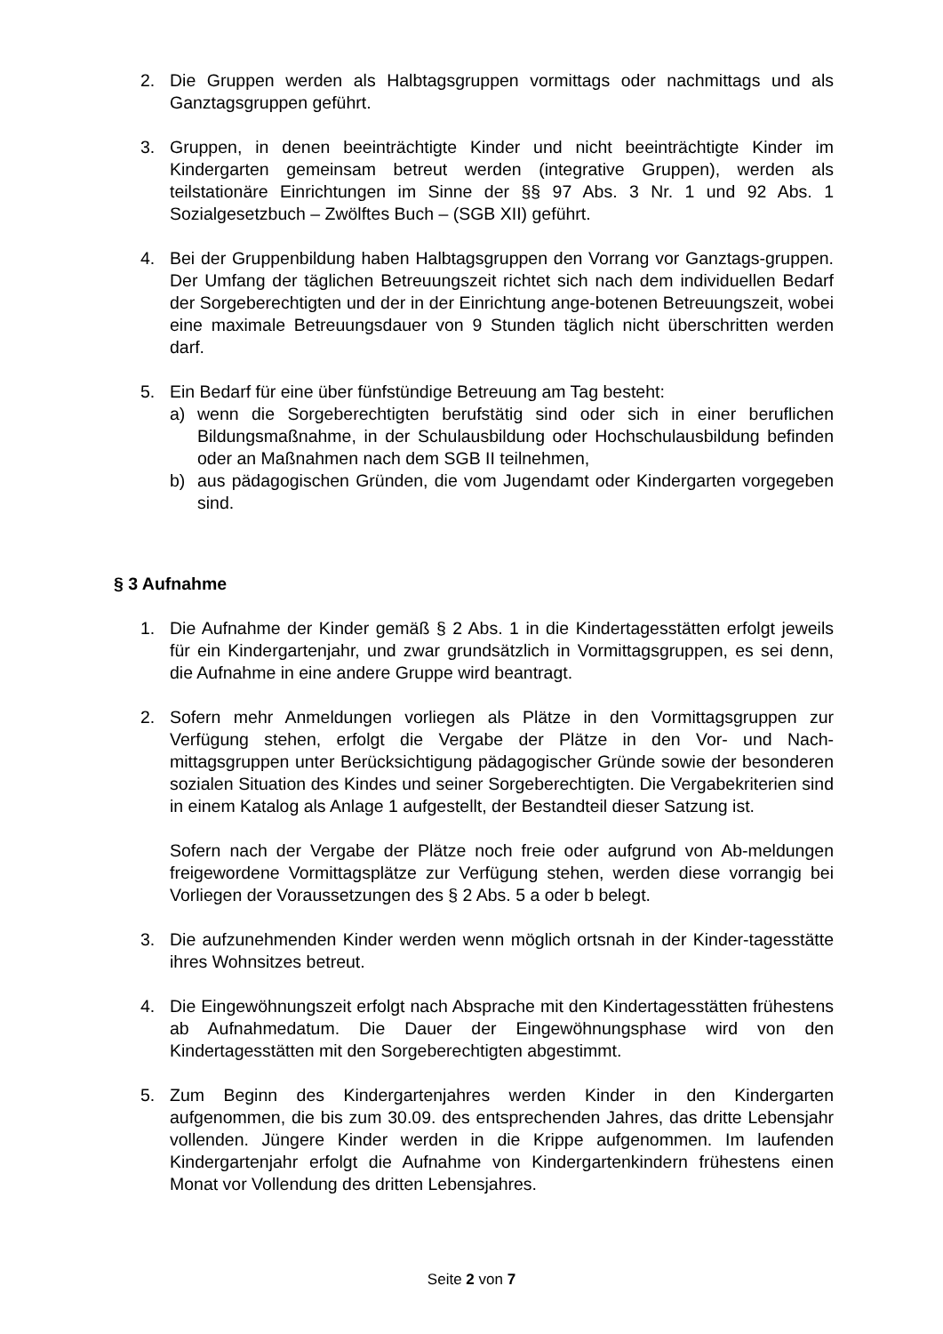2. Die Gruppen werden als Halbtagsgruppen vormittags oder nachmittags und als Ganztagsgruppen geführt.
3. Gruppen, in denen beeinträchtigte Kinder und nicht beeinträchtigte Kinder im Kindergarten gemeinsam betreut werden (integrative Gruppen), werden als teilstationäre Einrichtungen im Sinne der §§ 97 Abs. 3 Nr. 1 und 92 Abs. 1 Sozialgesetzbuch – Zwölftes Buch – (SGB XII) geführt.
4. Bei der Gruppenbildung haben Halbtagsgruppen den Vorrang vor Ganztags-gruppen. Der Umfang der täglichen Betreuungszeit richtet sich nach dem individuellen Bedarf der Sorgeberechtigten und der in der Einrichtung ange-botenen Betreuungszeit, wobei eine maximale Betreuungsdauer von 9 Stunden täglich nicht überschritten werden darf.
5. Ein Bedarf für eine über fünfstündige Betreuung am Tag besteht:
a) wenn die Sorgeberechtigten berufstätig sind oder sich in einer beruflichen Bildungsmaßnahme, in der Schulausbildung oder Hochschulausbildung befinden oder an Maßnahmen nach dem SGB II teilnehmen,
b) aus pädagogischen Gründen, die vom Jugendamt oder Kindergarten vorgegeben sind.
§ 3 Aufnahme
1. Die Aufnahme der Kinder gemäß § 2 Abs. 1 in die Kindertagesstätten erfolgt jeweils für ein Kindergartenjahr, und zwar grundsätzlich in Vormittagsgruppen, es sei denn, die Aufnahme in eine andere Gruppe wird beantragt.
2. Sofern mehr Anmeldungen vorliegen als Plätze in den Vormittagsgruppen zur Verfügung stehen, erfolgt die Vergabe der Plätze in den Vor- und Nach-mittagsgruppen unter Berücksichtigung pädagogischer Gründe sowie der besonderen sozialen Situation des Kindes und seiner Sorgeberechtigten. Die Vergabekriterien sind in einem Katalog als Anlage 1 aufgestellt, der Bestandteil dieser Satzung ist.
Sofern nach der Vergabe der Plätze noch freie oder aufgrund von Ab-meldungen freigewordene Vormittagsplätze zur Verfügung stehen, werden diese vorrangig bei Vorliegen der Voraussetzungen des § 2 Abs. 5 a oder b belegt.
3. Die aufzunehmenden Kinder werden wenn möglich ortsnah in der Kinder-tagesstätte ihres Wohnsitzes betreut.
4. Die Eingewöhnungszeit erfolgt nach Absprache mit den Kindertagesstätten frühestens ab Aufnahmedatum. Die Dauer der Eingewöhnungsphase wird von den Kindertagesstätten mit den Sorgeberechtigten abgestimmt.
5. Zum Beginn des Kindergartenjahres werden Kinder in den Kindergarten aufgenommen, die bis zum 30.09. des entsprechenden Jahres, das dritte Lebensjahr vollenden. Jüngere Kinder werden in die Krippe aufgenommen. Im laufenden Kindergartenjahr erfolgt die Aufnahme von Kindergartenkindern frühestens einen Monat vor Vollendung des dritten Lebensjahres.
Seite 2 von 7